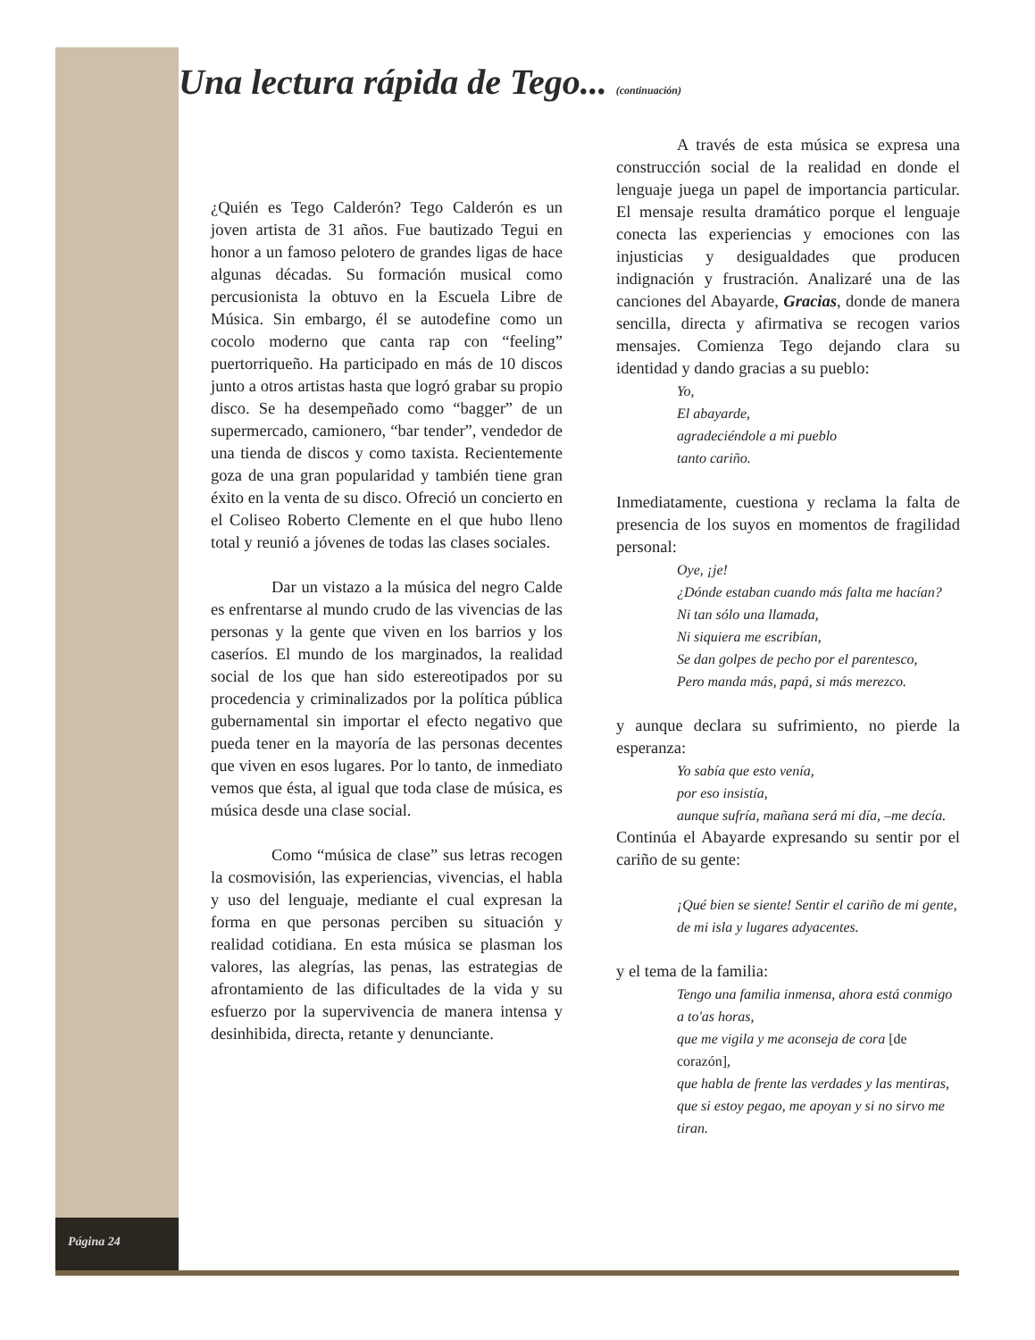Una lectura rápida de Tego... (continuación)
¿Quién es Tego Calderón? Tego Calderón es un joven artista de 31 años. Fue bautizado Tegui en honor a un famoso pelotero de grandes ligas de hace algunas décadas. Su formación musical como percusionista la obtuvo en la Escuela Libre de Música. Sin embargo, él se autodefine como un cocolo moderno que canta rap con “feeling” puertorriqueño. Ha participado en más de 10 discos junto a otros artistas hasta que logró grabar su propio disco. Se ha desempeñado como “bagger” de un supermercado, camionero, “bar tender”, vendedor de una tienda de discos y como taxista. Recientemente goza de una gran popularidad y también tiene gran éxito en la venta de su disco. Ofreció un concierto en el Coliseo Roberto Clemente en el que hubo lleno total y reunió a jóvenes de todas las clases sociales.
Dar un vistazo a la música del negro Calde es enfrentarse al mundo crudo de las vivencias de las personas y la gente que viven en los barrios y los caseríos. El mundo de los marginados, la realidad social de los que han sido estereotipados por su procedencia y criminalizados por la política pública gubernamental sin importar el efecto negativo que pueda tener en la mayoría de las personas decentes que viven en esos lugares. Por lo tanto, de inmediato vemos que ésta, al igual que toda clase de música, es música desde una clase social.
Como “música de clase” sus letras recogen la cosmovisión, las experiencias, vivencias, el habla y uso del lenguaje, mediante el cual expresan la forma en que personas perciben su situación y realidad cotidiana. En esta música se plasman los valores, las alegrías, las penas, las estrategias de afrontamiento de las dificultades de la vida y su esfuerzo por la supervivencia de manera intensa y desinhibida, directa, retante y denunciante.
A través de esta música se expresa una construcción social de la realidad en donde el lenguaje juega un papel de importancia particular. El mensaje resulta dramático porque el lenguaje conecta las experiencias y emociones con las injusticias y desigualdades que producen indignación y frustración. Analizaré una de las canciones del Abayarde, Gracias, donde de manera sencilla, directa y afirmativa se recogen varios mensajes. Comienza Tego dejando clara su identidad y dando gracias a su pueblo:
Yo,
El abayarde,
agradeciéndole a mi pueblo
tanto cariño.
Inmediatamente, cuestiona y reclama la falta de presencia de los suyos en momentos de fragilidad personal:
Oye, ¡je!
¿Dónde estaban cuando más falta me hacían?
Ni tan sólo una llamada,
Ni siquiera me escribían,
Se dan golpes de pecho por el parentesco,
Pero manda más, papá, si más merezco.
y aunque declara su sufrimiento, no pierde la esperanza:
Yo sabía que esto venía,
por eso insistía,
aunque sufría, mañana será mi día, –me decía.
Continúa el Abayarde expresando su sentir por el cariño de su gente:
¡Qué bien se siente! Sentir el cariño de mi gente,
de mi isla y lugares adyacentes.
y el tema de la familia:
Tengo una familia inmensa, ahora está conmigo a to'as horas,
que me vigila y me aconseja de cora [de corazón],
que habla de frente las verdades y las mentiras,
que si estoy pegao, me apoyan y si no sirvo me tiran.
Página 24